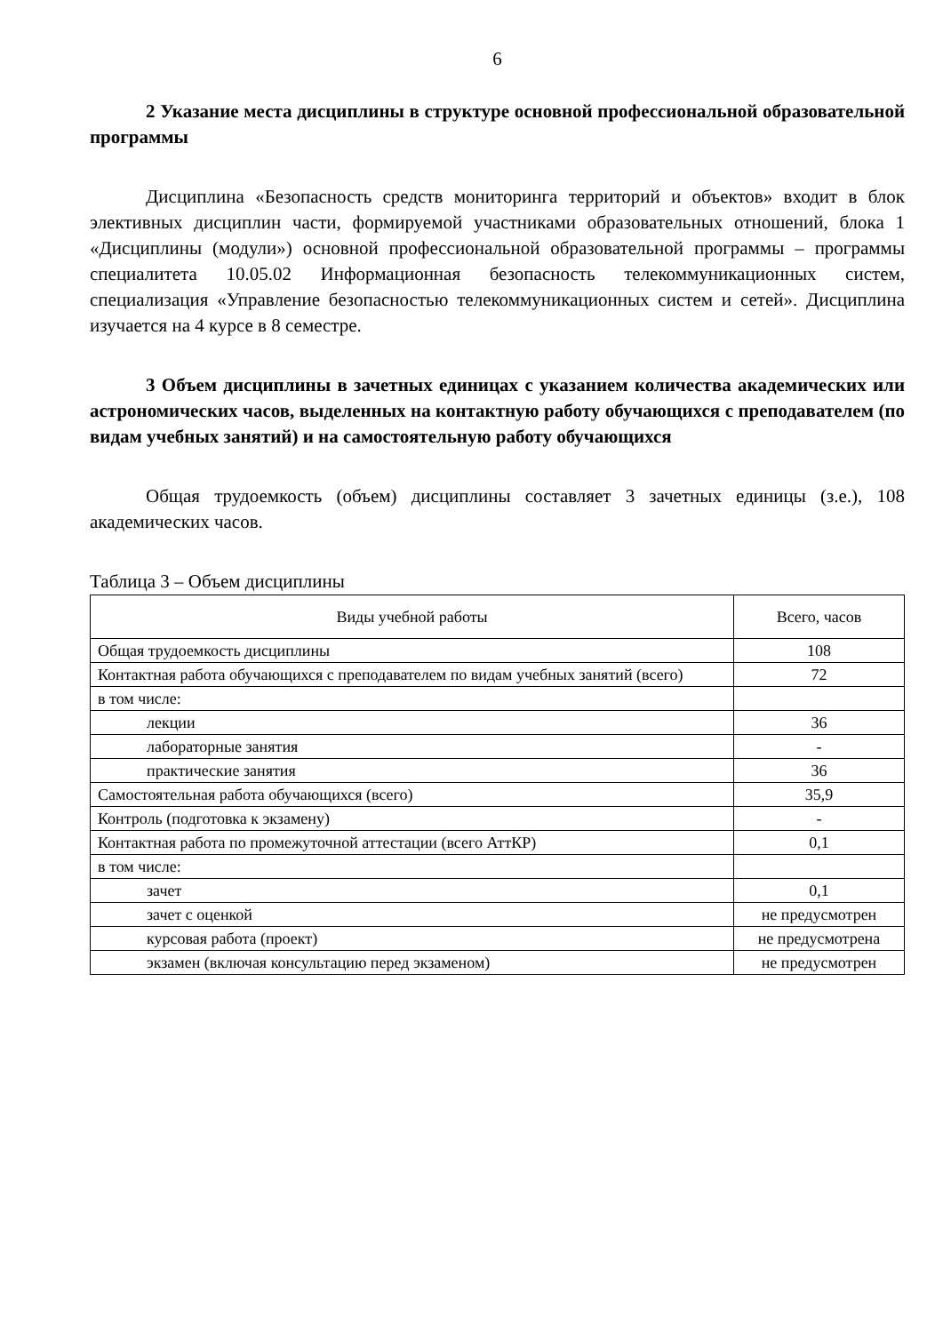6
2 Указание места дисциплины в структуре основной профессиональной образовательной программы
Дисциплина «Безопасность средств мониторинга территорий и объектов» входит в блок элективных дисциплин части, формируемой участниками образовательных отношений, блока 1 «Дисциплины (модули») основной профессиональной образовательной программы – программы специалитета 10.05.02 Информационная безопасность телекоммуникационных систем, специализация «Управление безопасностью телекоммуникационных систем и сетей». Дисциплина изучается на 4 курсе в 8 семестре.
3 Объем дисциплины в зачетных единицах с указанием количества академических или астрономических часов, выделенных на контактную работу обучающихся с преподавателем (по видам учебных занятий) и на самостоятельную работу обучающихся
Общая трудоемкость (объем) дисциплины составляет 3 зачетных единицы (з.е.), 108 академических часов.
Таблица 3 – Объем дисциплины
| Виды учебной работы | Всего, часов |
| --- | --- |
| Общая трудоемкость дисциплины | 108 |
| Контактная работа обучающихся с преподавателем по видам учебных занятий (всего) | 72 |
| в том числе: | |
| лекции | 36 |
| лабораторные занятия | - |
| практические занятия | 36 |
| Самостоятельная работа обучающихся (всего) | 35,9 |
| Контроль (подготовка к экзамену) | - |
| Контактная работа по промежуточной аттестации (всего АттКР) | 0,1 |
| в том числе: | |
| зачет | 0,1 |
| зачет с оценкой | не предусмотрен |
| курсовая работа (проект) | не предусмотрена |
| экзамен (включая консультацию перед экзаменом) | не предусмотрен |